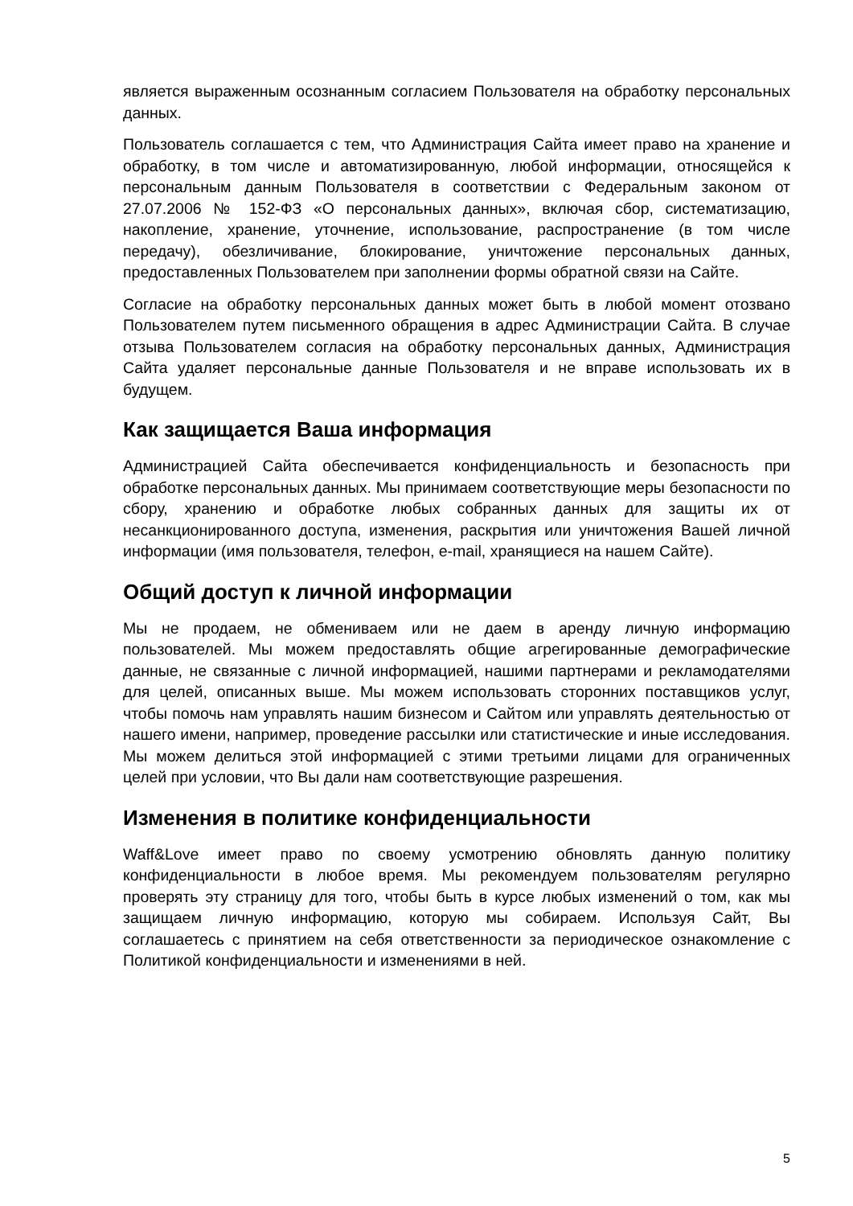является выраженным осознанным согласием Пользователя на обработку персональных данных.
Пользователь соглашается с тем, что Администрация Сайта имеет право на хранение и обработку, в том числе и автоматизированную, любой информации, относящейся к персональным данным Пользователя в соответствии с Федеральным законом от 27.07.2006 № 152-ФЗ «О персональных данных», включая сбор, систематизацию, накопление, хранение, уточнение, использование, распространение (в том числе передачу), обезличивание, блокирование, уничтожение персональных данных, предоставленных Пользователем при заполнении формы обратной связи на Сайте.
Согласие на обработку персональных данных может быть в любой момент отозвано Пользователем путем письменного обращения в адрес Администрации Сайта. В случае отзыва Пользователем согласия на обработку персональных данных, Администрация Сайта удаляет персональные данные Пользователя и не вправе использовать их в будущем.
Как защищается Ваша информация
Администрацией Сайта обеспечивается конфиденциальность и безопасность при обработке персональных данных. Мы принимаем соответствующие меры безопасности по сбору, хранению и обработке любых собранных данных для защиты их от несанкционированного доступа, изменения, раскрытия или уничтожения Вашей личной информации (имя пользователя, телефон, e-mail, хранящиеся на нашем Сайте).
Общий доступ к личной информации
Мы не продаем, не обмениваем или не даем в аренду личную информацию пользователей. Мы можем предоставлять общие агрегированные демографические данные, не связанные с личной информацией, нашими партнерами и рекламодателями для целей, описанных выше. Мы можем использовать сторонних поставщиков услуг, чтобы помочь нам управлять нашим бизнесом и Сайтом или управлять деятельностью от нашего имени, например, проведение рассылки или статистические и иные исследования. Мы можем делиться этой информацией с этими третьими лицами для ограниченных целей при условии, что Вы дали нам соответствующие разрешения.
Изменения в политике конфиденциальности
Waff&Love имеет право по своему усмотрению обновлять данную политику конфиденциальности в любое время. Мы рекомендуем пользователям регулярно проверять эту страницу для того, чтобы быть в курсе любых изменений о том, как мы защищаем личную информацию, которую мы собираем. Используя Сайт, Вы соглашаетесь с принятием на себя ответственности за периодическое ознакомление с Политикой конфиденциальности и изменениями в ней.
5